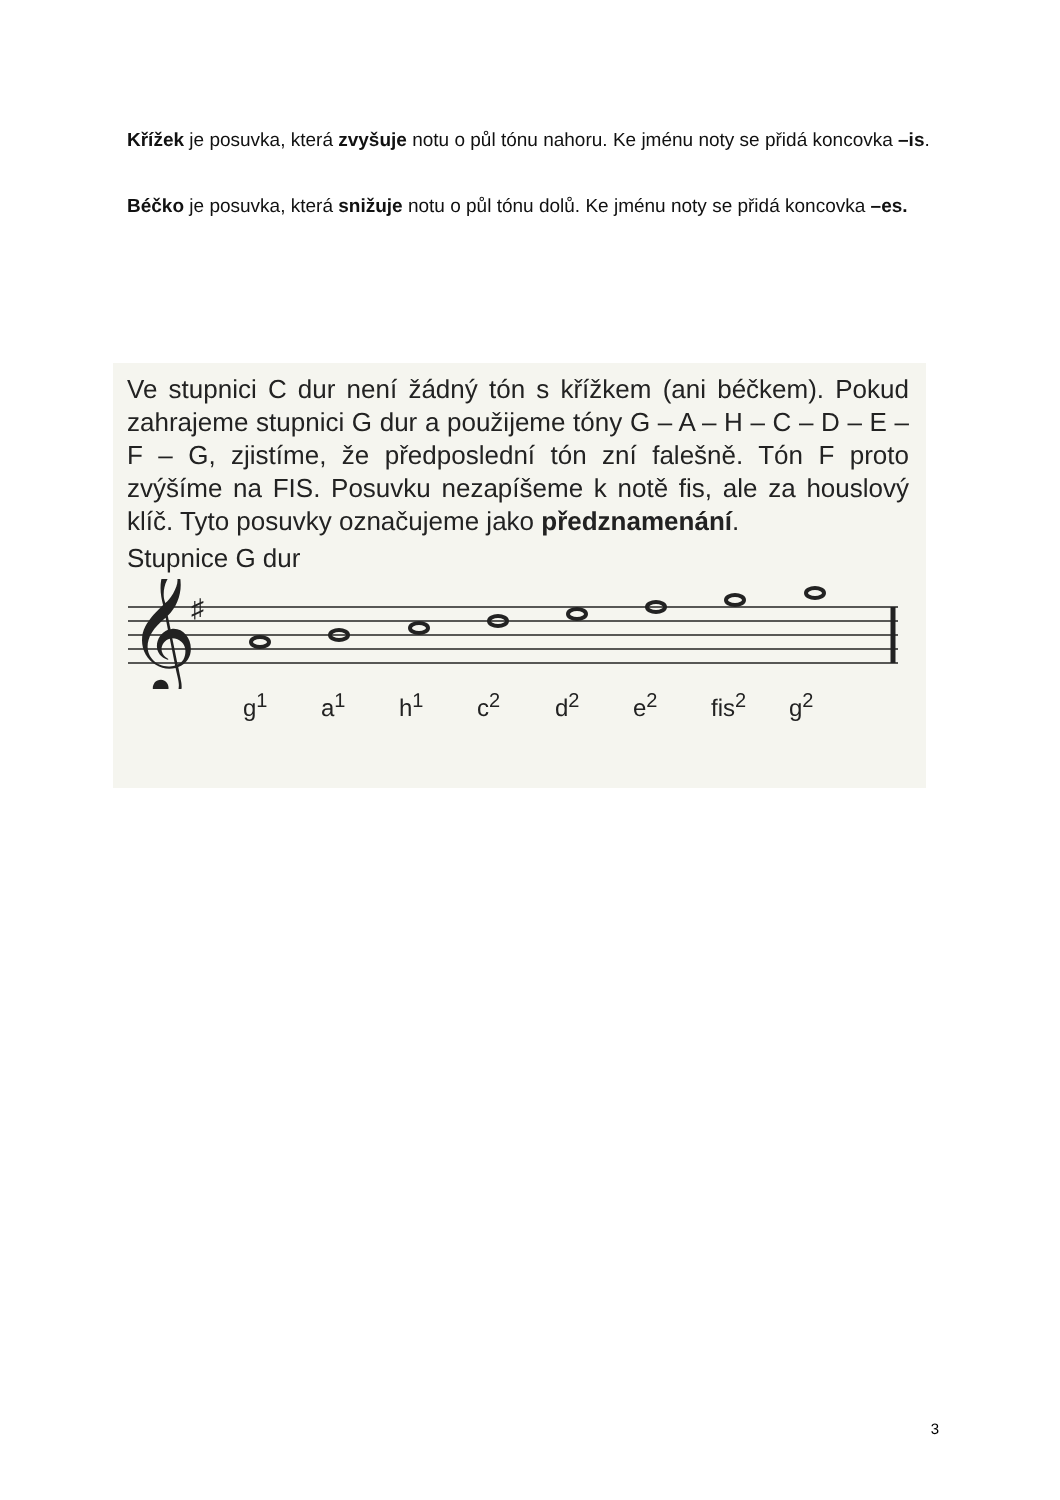Křížek je posuvka, která zvyšuje notu o půl tónu nahoru. Ke jménu noty se přidá koncovka –is.
Béčko je posuvka, která snižuje notu o půl tónu dolů. Ke jménu noty se přidá koncovka –es.
Ve stupnici C dur není žádný tón s křížkem (ani béčkem). Pokud zahrajeme stupnici G dur a použijeme tóny G – A – H – C – D – E – F – G, zjistíme, že předposlední tón zní falešně. Tón F proto zvýšíme na FIS. Posuvku nezapíšeme k notě fis, ale za houslový klíč. Tyto posuvky označujeme jako předznamenání.
Stupnice G dur
𝄞
♯
g<sup>1</sup> a<sup>1</sup> h<sup>1</sup> c<sup>2</sup> d<sup>2</sup> e<sup>2</sup> fis<sup>2</sup> g<sup>2</sup>
3